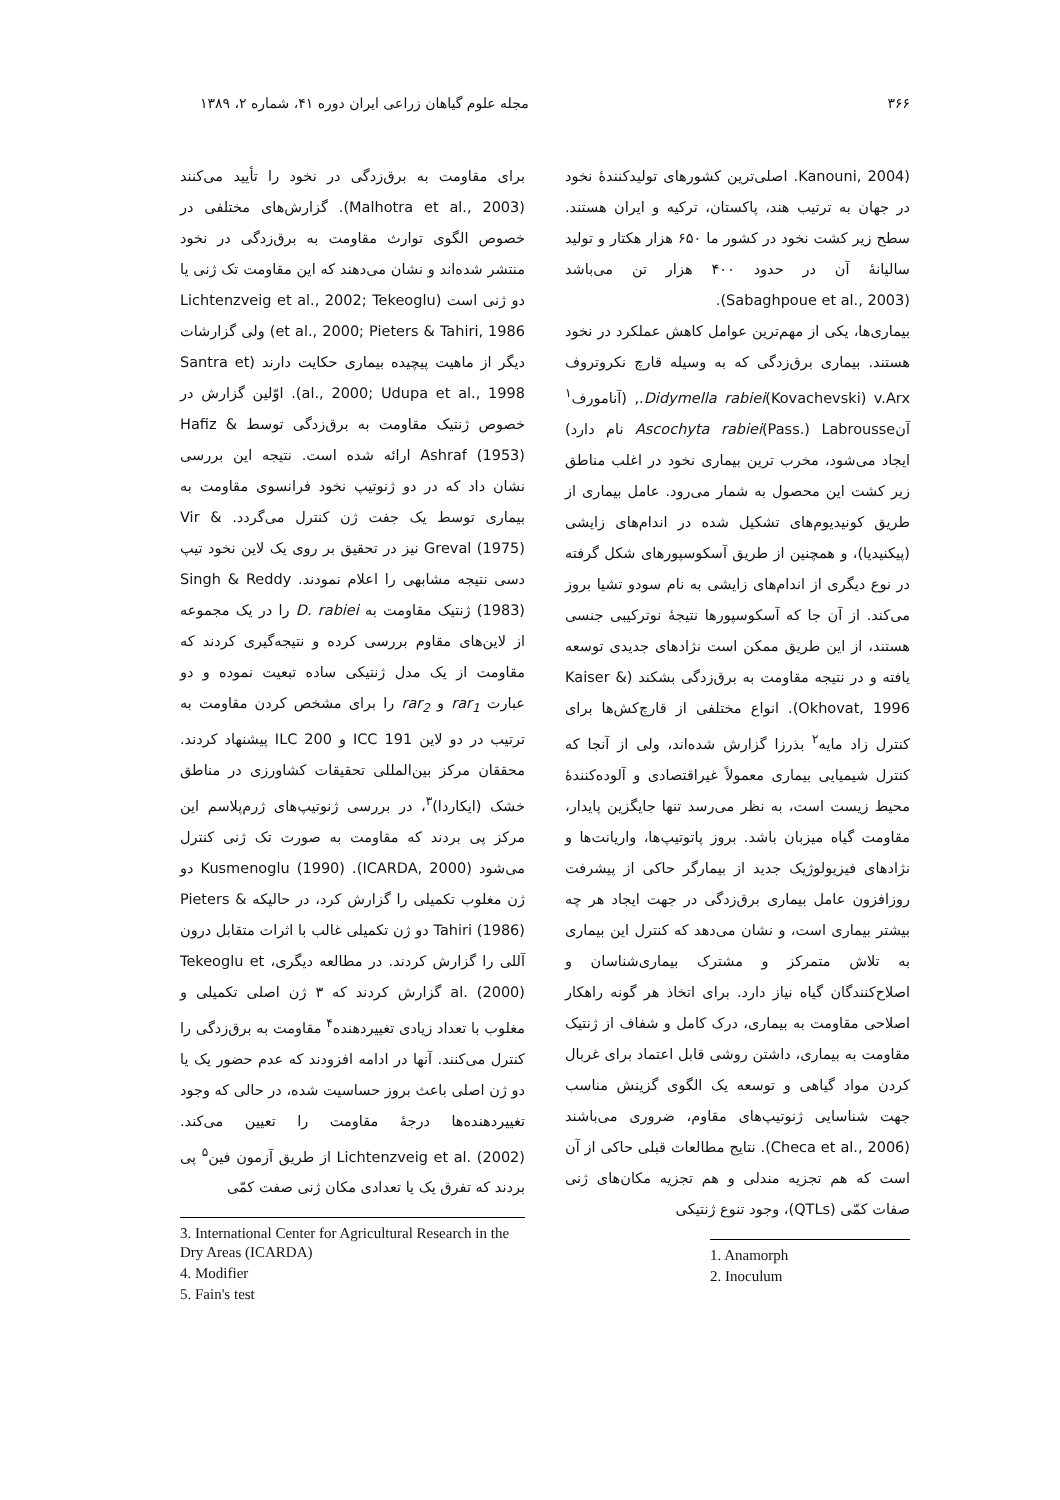۳۶۶ مجله علوم گیاهان زراعی ایران دوره ۴۱، شماره ۲، ۱۳۸۹
(Kanouni, 2004. اصلی‌ترین کشورهای تولیدکنندهٔ نخود در جهان به ترتیب هند، پاکستان، ترکیه و ایران هستند. سطح زیر کشت نخود در کشور ما ۶۵۰ هزار هکتار و تولید سالیانهٔ آن در حدود ۴۰۰ هزار تن می‌باشد (Sabaghpoue et al., 2003).
بیماری‌ها، یکی از مهم‌ترین عوامل کاهش عملکرد در نخود هستند. بیماری برق‌زدگی که به وسیله قارچ نکروتروف Didymella rabiei(Kovachevski) v.Arx., (آنامورف<sup>۱</sup> آنAscochyta rabiei(Pass.) Labrousse نام دارد) ایجاد می‌شود، مخرب ترین بیماری نخود در اغلب مناطق زیر کشت این محصول به شمار می‌رود. عامل بیماری از طریق کونیدیوم‌های تشکیل شده در اندام‌های زایشی (پیکنیدیا)، و همچنین از طریق آسکوسپورهای شکل گرفته در نوع دیگری از اندام‌های زایشی به نام سودو تشیا بروز می‌کند. از آن جا که آسکوسپورها نتیجهٔ نوترکیبی جنسی هستند، از این طریق ممکن است نژادهای جدیدی توسعه یافته و در نتیجه مقاومت به برق‌زدگی بشکند (Kaiser & Okhovat, 1996). انواع مختلفی از قارچ‌کش‌ها برای کنترل زاد مایه<sup>۲</sup> بذرزا گزارش شده‌اند، ولی از آنجا که کنترل شیمیایی بیماری معمولاً غیراقتصادی و آلوده‌کنندهٔ محیط زیست است، به نظر می‌رسد تنها جایگزین پایدار، مقاومت گیاه میزبان باشد. بروز پاتوتیپ‌ها، واریانت‌ها و نژادهای فیزیولوژیک جدید از بیمارگر حاکی از پیشرفت روزافزون عامل بیماری برق‌زدگی در جهت ایجاد هر چه بیشتر بیماری است، و نشان می‌دهد که کنترل این بیماری به تلاش متمرکز و مشترک بیماری‌شناسان و اصلاح‌کنندگان گیاه نیاز دارد. برای اتخاذ هر گونه راهکار اصلاحی مقاومت به بیماری، درک کامل و شفاف از ژنتیک مقاومت به بیماری، داشتن روشی قابل اعتماد برای غربال کردن مواد گیاهی و توسعه یک الگوی گزینش مناسب جهت شناسایی ژنوتیپ‌های مقاوم، ضروری می‌باشند (Checa et al., 2006). نتایج مطالعات قبلی حاکی از آن است که هم تجزیه مندلی و هم تجزیه مکان‌های ژنی صفات کمّی (QTLs)، وجود تنوع ژنتیکی
1. Anamorph
2. Inoculum
برای مقاومت به برق‌زدگی در نخود را تأیید می‌کنند (Malhotra et al., 2003). گزارش‌های مختلفی در خصوص الگوی توارث مقاومت به برق‌زدگی در نخود منتشر شده‌اند و نشان می‌دهند که این مقاومت تک ژنی یا دو ژنی است (Lichtenzveig et al., 2002; Tekeoglu et al., 2000; Pieters & Tahiri, 1986) ولی گزارشات دیگر از ماهیت پیچیده بیماری حکایت دارند (Santra et al., 2000; Udupa et al., 1998). اوّلین گزارش در خصوص ژنتیک مقاومت به برق‌زدگی توسط Hafiz & Ashraf (1953) ارائه شده است. نتیجه این بررسی نشان داد که در دو ژنوتیپ نخود فرانسوی مقاومت به بیماری توسط یک جفت ژن کنترل می‌گردد. Vir & Greval (1975) نیز در تحقیق بر روی یک لاین نخود تیپ دسی نتیجه مشابهی را اعلام نمودند. Singh & Reddy (1983) ژنتیک مقاومت به D. rabiei را در یک مجموعه از لاین‌های مقاوم بررسی کرده و نتیجه‌گیری کردند که مقاومت از یک مدل ژنتیکی ساده تبعیت نموده و دو عبارت rar<sub>1</sub> و rar<sub>2</sub> را برای مشخص کردن مقاومت به ترتیب در دو لاین ICC 191 و ILC 200 پیشنهاد کردند. محققان مرکز بین‌المللی تحقیقات کشاورزی در مناطق خشک (ایکاردا)<sup>۳</sup>، در بررسی ژنوتیپ‌های ژرم‌پلاسم این مرکز پی بردند که مقاومت به صورت تک ژنی کنترل می‌شود (ICARDA, 2000). Kusmenoglu (1990) دو ژن مغلوب تکمیلی را گزارش کرد، در حالیکه Pieters & Tahiri (1986) دو ژن تکمیلی غالب با اثرات متقابل درون آللی را گزارش کردند. در مطالعه دیگری، Tekeoglu et al. (2000) گزارش کردند که ۳ ژن اصلی تکمیلی و مغلوب با تعداد زیادی تغییردهنده<sup>۴</sup> مقاومت به برق‌زدگی را کنترل می‌کنند. آنها در ادامه افزودند که عدم حضور یک یا دو ژن اصلی باعث بروز حساسیت شده، در حالی که وجود تغییردهنده‌ها درجهٔ مقاومت را تعیین می‌کند. Lichtenzveig et al. (2002) از طریق آزمون فین<sup>۵</sup> پی بردند که تفرق یک یا تعدادی مکان ژنی صفت کمّی
3. International Center for Agricultural Research in the Dry Areas (ICARDA)
4. Modifier
5. Fain's test